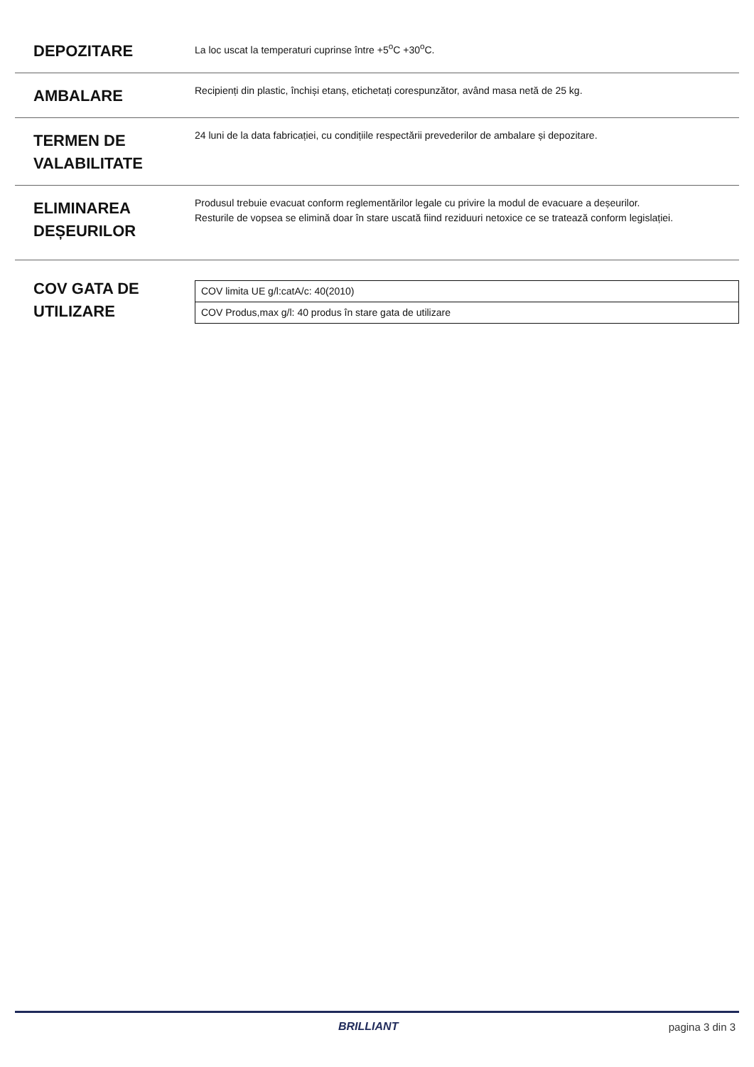DEPOZITARE
La loc uscat la temperaturi cuprinse între +5<sup>o</sup>C +30<sup>o</sup>C.
AMBALARE
Recipienți din plastic, închiși etanș, etichetați corespunzător, având masa netă de 25 kg.
TERMEN DE VALABILITATE
24 luni de la data fabricației, cu condițiile respectării prevederilor de ambalare și depozitare.
ELIMINAREA DEȘEURILOR
Produsul trebuie evacuat conform reglementărilor legale cu privire la modul de evacuare a deșeurilor.
Resturile de vopsea se elimină doar în stare uscată fiind reziduuri netoxice ce se tratează conform legislației.
COV GATA DE UTILIZARE
| COV limita UE g/l:catA/c: 40(2010) |
| COV Produs,max g/l: 40 produs în stare gata de utilizare |
BRILLIANT pagina 3 din 3